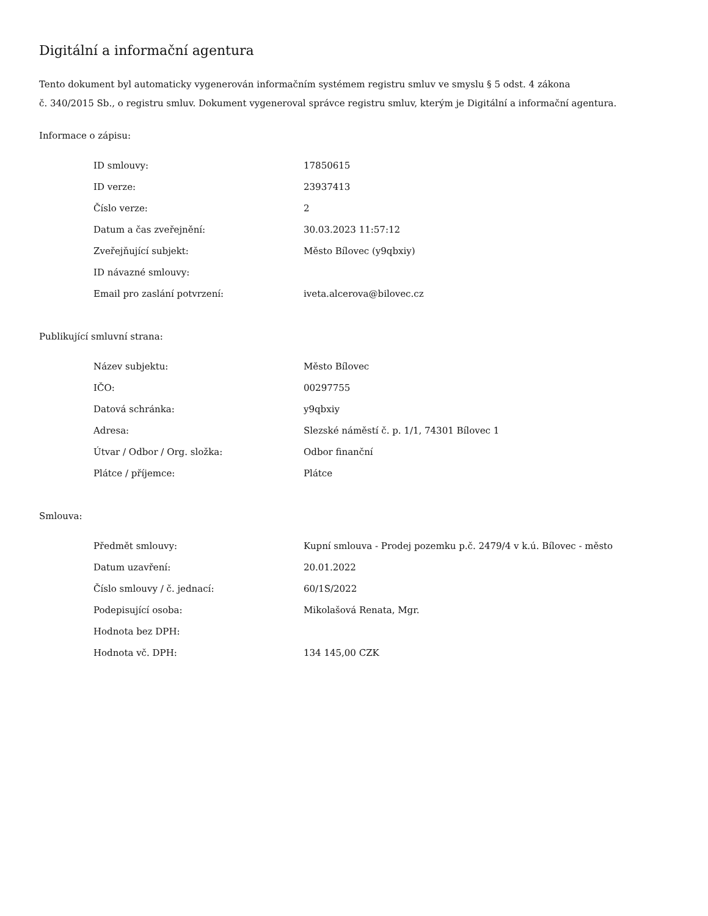Digitální a informační agentura
Tento dokument byl automaticky vygenerován informačním systémem registru smluv ve smyslu § 5 odst. 4 zákona
č. 340/2015 Sb., o registru smluv. Dokument vygeneroval správce registru smluv, kterým je Digitální a informační agentura.
Informace o zápisu:
| ID smlouvy: | 17850615 |
| ID verze: | 23937413 |
| Číslo verze: | 2 |
| Datum a čas zveřejnění: | 30.03.2023 11:57:12 |
| Zveřejňující subjekt: | Město Bílovec (y9qbxiy) |
| ID návazné smlouvy: | |
| Email pro zaslání potvrzení: | iveta.alcerova@bilovec.cz |
Publikující smluvní strana:
| Název subjektu: | Město Bílovec |
| IČO: | 00297755 |
| Datová schránka: | y9qbxiy |
| Adresa: | Slezské náměstí č. p. 1/1, 74301 Bílovec 1 |
| Útvar / Odbor / Org. složka: | Odbor finanční |
| Plátce / příjemce: | Plátce |
Smlouva:
| Předmět smlouvy: | Kupní smlouva - Prodej pozemku p.č. 2479/4 v k.ú. Bílovec - město |
| Datum uzavření: | 20.01.2022 |
| Číslo smlouvy / č. jednací: | 60/1S/2022 |
| Podepisující osoba: | Mikolašová Renata, Mgr. |
| Hodnota bez DPH: | |
| Hodnota vč. DPH: | 134 145,00 CZK |